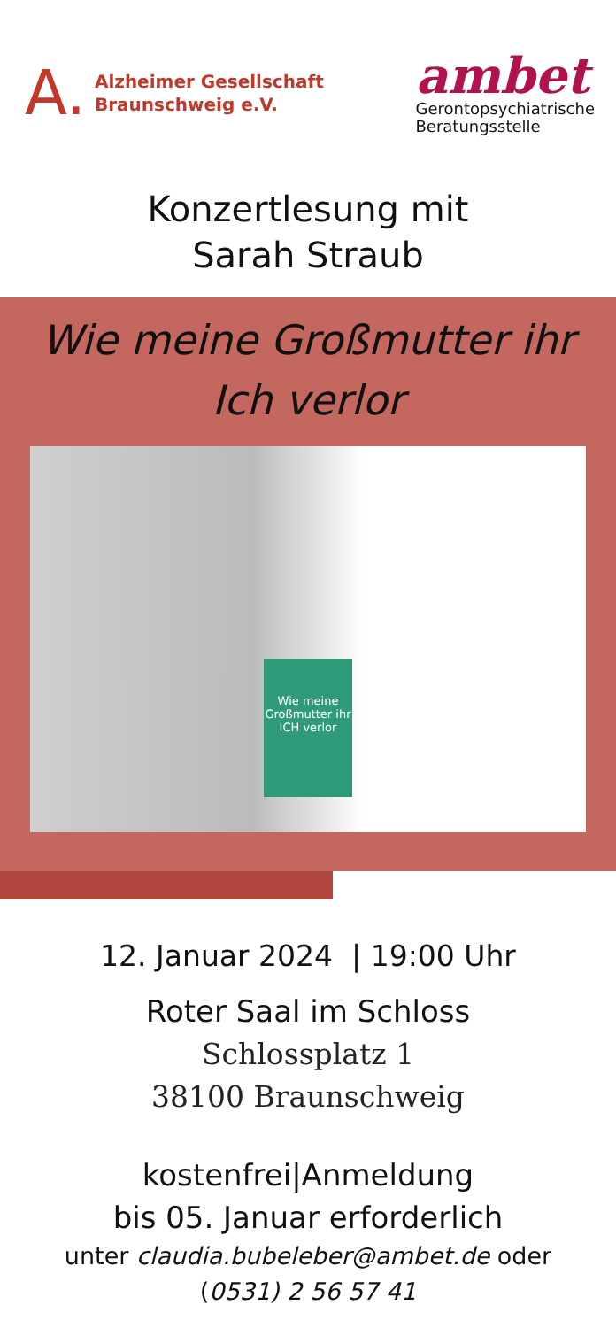A. Alzheimer Gesellschaft
Braunschweig e.V.
ambet
Gerontopsychiatrische
Beratungsstelle
Konzertlesung mit
Sarah Straub
Wie meine Großmutter ihr
Ich verlor
Wie meine Großmutter ihr ICH verlor
12. Januar 2024 | 19:00 Uhr
Roter Saal im Schloss
Schlossplatz 1
38100 Braunschweig
kostenfrei|Anmeldung
bis 05. Januar erforderlich
unter claudia.bubeleber@ambet.de oder
(0531) 2 56 57 41